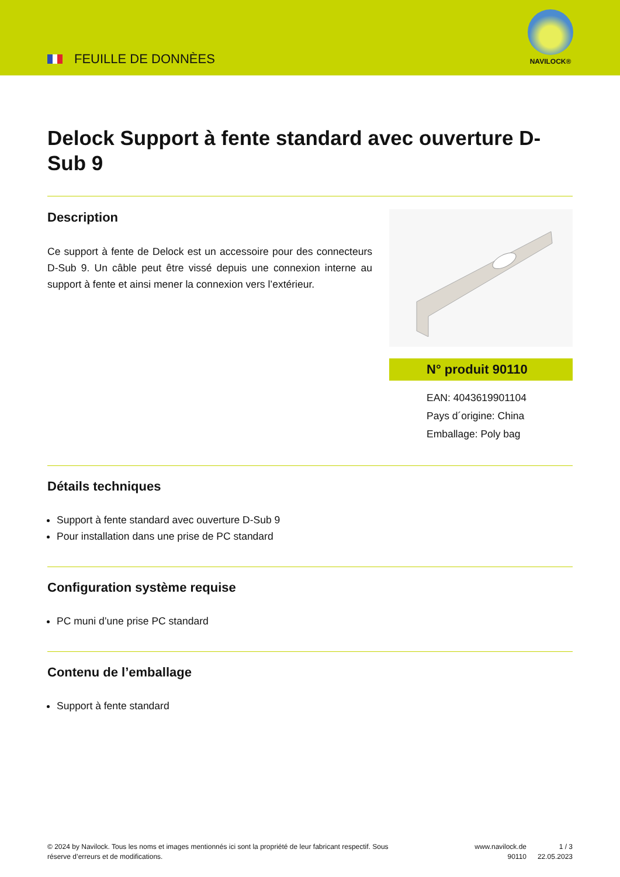FEUILLE DE DONNÈES
NAVILOCK®
Delock Support à fente standard avec ouverture D-Sub 9
Description
Ce support à fente de Delock est un accessoire pour des connecteurs D-Sub 9. Un câble peut être vissé depuis une connexion interne au support à fente et ainsi mener la connexion vers l’extérieur.
N° produit 90110
EAN: 4043619901104
Pays d´origine: China
Emballage: Poly bag
Détails techniques
Support à fente standard avec ouverture D-Sub 9
Pour installation dans une prise de PC standard
Configuration système requise
PC muni d’une prise PC standard
Contenu de l’emballage
Support à fente standard
© 2024 by Navilock. Tous les noms et images mentionnés ici sont la propriété de leur fabricant respectif. Sous réserve d’erreurs et de modifications.
www.navilock.de
90110
1 / 3
22.05.2023